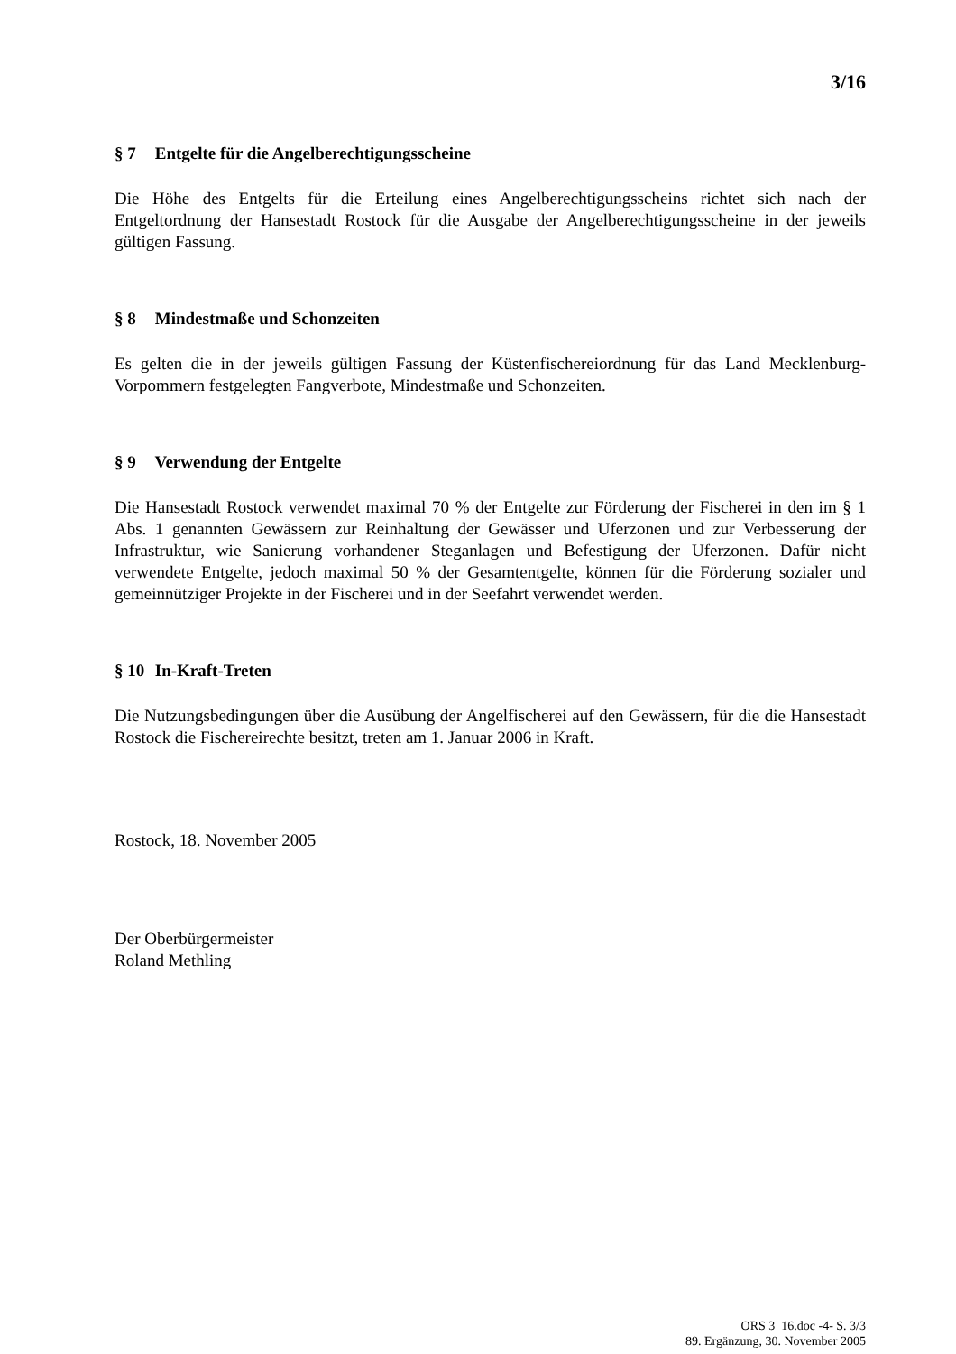3/16
§ 7 Entgelte für die Angelberechtigungsscheine
Die Höhe des Entgelts für die Erteilung eines Angelberechtigungsscheins richtet sich nach der Entgeltordnung der Hansestadt Rostock für die Ausgabe der Angelberechtigungsscheine in der jeweils gültigen Fassung.
§ 8 Mindestmaße und Schonzeiten
Es gelten die in der jeweils gültigen Fassung der Küstenfischereiordnung für das Land Mecklenburg-Vorpommern festgelegten Fangverbote, Mindestmaße und Schonzeiten.
§ 9 Verwendung der Entgelte
Die Hansestadt Rostock verwendet maximal 70 % der Entgelte zur Förderung der Fischerei in den im § 1 Abs. 1 genannten Gewässern zur Reinhaltung der Gewässer und Uferzonen und zur Verbesserung der Infrastruktur, wie Sanierung vorhandener Steganlagen und Befestigung der Uferzonen. Dafür nicht verwendete Entgelte, jedoch maximal 50 % der Gesamtentgelte, können für die Förderung sozialer und gemeinnütziger Projekte in der Fischerei und in der Seefahrt verwendet werden.
§ 10 In-Kraft-Treten
Die Nutzungsbedingungen über die Ausübung der Angelfischerei auf den Gewässern, für die die Hansestadt Rostock die Fischereirechte besitzt, treten am 1. Januar 2006 in Kraft.
Rostock, 18. November 2005
Der Oberbürgermeister
Roland Methling
ORS 3_16.doc -4- S. 3/3
89. Ergänzung, 30. November 2005